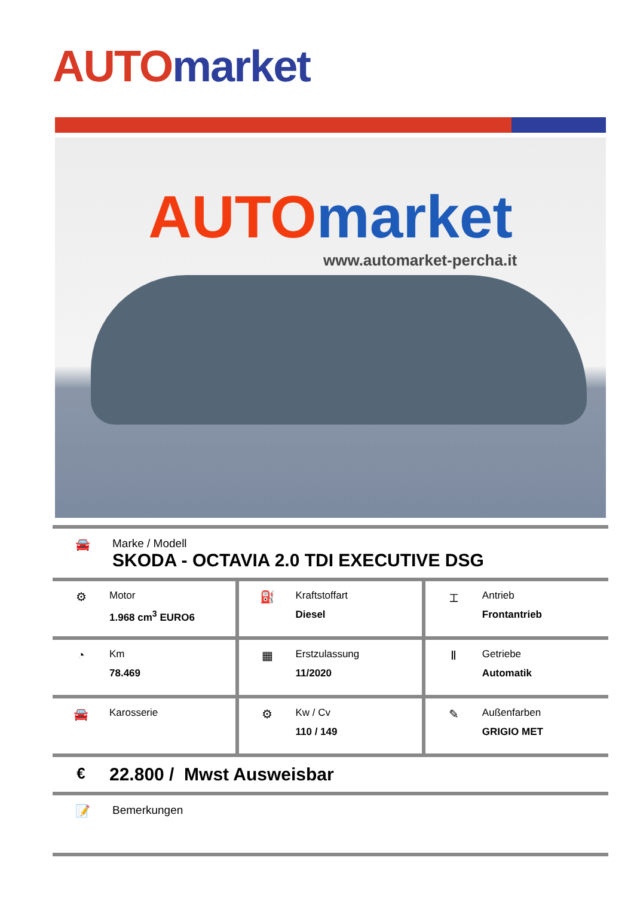AUTO market
AUTO market
www.automarket-percha.it
🚘 Marke / Modell
SKODA - OCTAVIA 2.0 TDI EXECUTIVE DSG
| ⚙ Motor 1.968 cm<sup>3</sup> EURO6 | ⛽ Kraftstoffart Diesel | ⌶ Antrieb Frontantrieb |
| ◔ Km 78.469 | ▦ Erstzulassung 11/2020 | Ⅱ Getriebe Automatik |
| 🚘 Karosserie | ⚙ Kw / Cv 110 / 149 | ✎ Außenfarben GRIGIO MET |
€
22.800 / Mwst Ausweisbar
📝 Bemerkungen